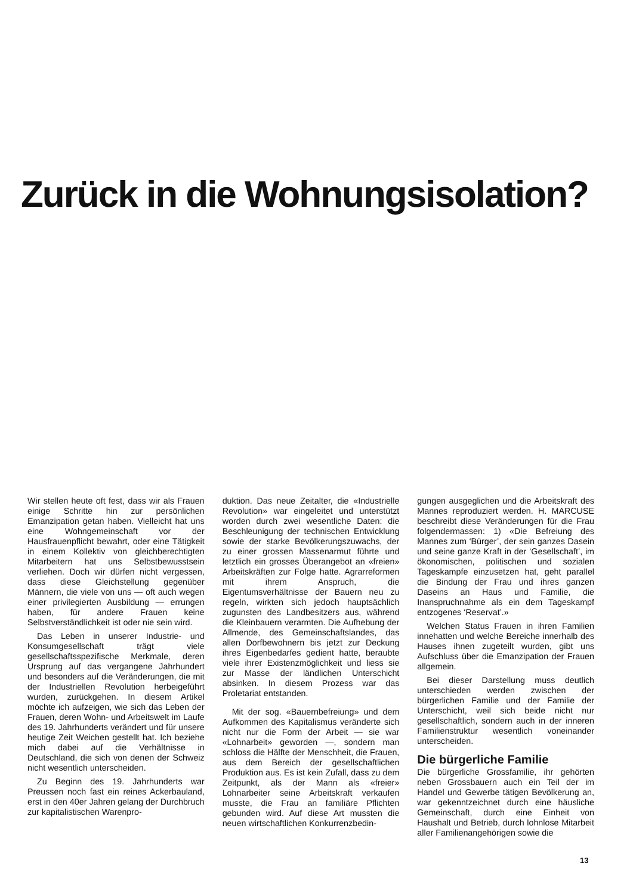Zurück in die Wohnungsisolation?
Wir stellen heute oft fest, dass wir als Frauen einige Schritte hin zur persönlichen Emanzipation getan haben. Vielleicht hat uns eine Wohngemeinschaft vor der Hausfrauenpflicht bewahrt, oder eine Tätigkeit in einem Kollektiv von gleichberechtigten Mitarbeitern hat uns Selbstbewusstsein verliehen. Doch wir dürfen nicht vergessen, dass diese Gleichstellung gegenüber Männern, die viele von uns — oft auch wegen einer privilegierten Ausbildung — errungen haben, für andere Frauen keine Selbstverständlichkeit ist oder nie sein wird.
Das Leben in unserer Industrie- und Konsumgesellschaft trägt viele gesellschaftsspezifische Merkmale, deren Ursprung auf das vergangene Jahrhundert und besonders auf die Veränderungen, die mit der Industriellen Revolution herbeigeführt wurden, zurückgehen. In diesem Artikel möchte ich aufzeigen, wie sich das Leben der Frauen, deren Wohn- und Arbeitswelt im Laufe des 19. Jahrhunderts verändert und für unsere heutige Zeit Weichen gestellt hat. Ich beziehe mich dabei auf die Verhältnisse in Deutschland, die sich von denen der Schweiz nicht wesentlich unterscheiden.
Zu Beginn des 19. Jahrhunderts war Preussen noch fast ein reines Ackerbauland, erst in den 40er Jahren gelang der Durchbruch zur kapitalistischen Warenpro-
duktion. Das neue Zeitalter, die «Industrielle Revolution» war eingeleitet und unterstützt worden durch zwei wesentliche Daten: die Beschleunigung der technischen Entwicklung sowie der starke Bevölkerungszuwachs, der zu einer grossen Massenarmut führte und letztlich ein grosses Überangebot an «freien» Arbeitskräften zur Folge hatte. Agrarreformen mit ihrem Anspruch, die Eigentumsverhältnisse der Bauern neu zu regeln, wirkten sich jedoch hauptsächlich zugunsten des Landbesitzers aus, während die Kleinbauern verarmten. Die Aufhebung der Allmende, des Gemeinschaftslandes, das allen Dorfbewohnern bis jetzt zur Deckung ihres Eigenbedarfes gedient hatte, beraubte viele ihrer Existenzmöglichkeit und liess sie zur Masse der ländlichen Unterschicht absinken. In diesem Prozess war das Proletariat entstanden.
Mit der sog. «Bauernbefreiung» und dem Aufkommen des Kapitalismus veränderte sich nicht nur die Form der Arbeit — sie war «Lohnarbeit» geworden —, sondern man schloss die Hälfte der Menschheit, die Frauen, aus dem Bereich der gesellschaftlichen Produktion aus. Es ist kein Zufall, dass zu dem Zeitpunkt, als der Mann als «freier» Lohnarbeiter seine Arbeitskraft verkaufen musste, die Frau an familiäre Pflichten gebunden wird. Auf diese Art mussten die neuen wirtschaftlichen Konkurrenzbedin-
gungen ausgeglichen und die Arbeitskraft des Mannes reproduziert werden. H. MARCUSE beschreibt diese Veränderungen für die Frau folgendermassen: 1) «Die Befreiung des Mannes zum ‘Bürger’, der sein ganzes Dasein und seine ganze Kraft in der ‘Gesellschaft’, im ökonomischen, politischen und sozialen Tageskampfe einzusetzen hat, geht parallel die Bindung der Frau und ihres ganzen Daseins an Haus und Familie, die Inanspruchnahme als ein dem Tageskampf entzogenes ‘Reservat’.»
Welchen Status Frauen in ihren Familien innehatten und welche Bereiche innerhalb des Hauses ihnen zugeteilt wurden, gibt uns Aufschluss über die Emanzipation der Frauen allgemein.
Bei dieser Darstellung muss deutlich unterschieden werden zwischen der bürgerlichen Familie und der Familie der Unterschicht, weil sich beide nicht nur gesellschaftlich, sondern auch in der inneren Familienstruktur wesentlich voneinander unterscheiden.
Die bürgerliche Familie
Die bürgerliche Grossfamilie, ihr gehörten neben Grossbauern auch ein Teil der im Handel und Gewerbe tätigen Bevölkerung an, war gekenntzeichnet durch eine häusliche Gemeinschaft, durch eine Einheit von Haushalt und Betrieb, durch lohnlose Mitarbeit aller Familienangehörigen sowie die
13